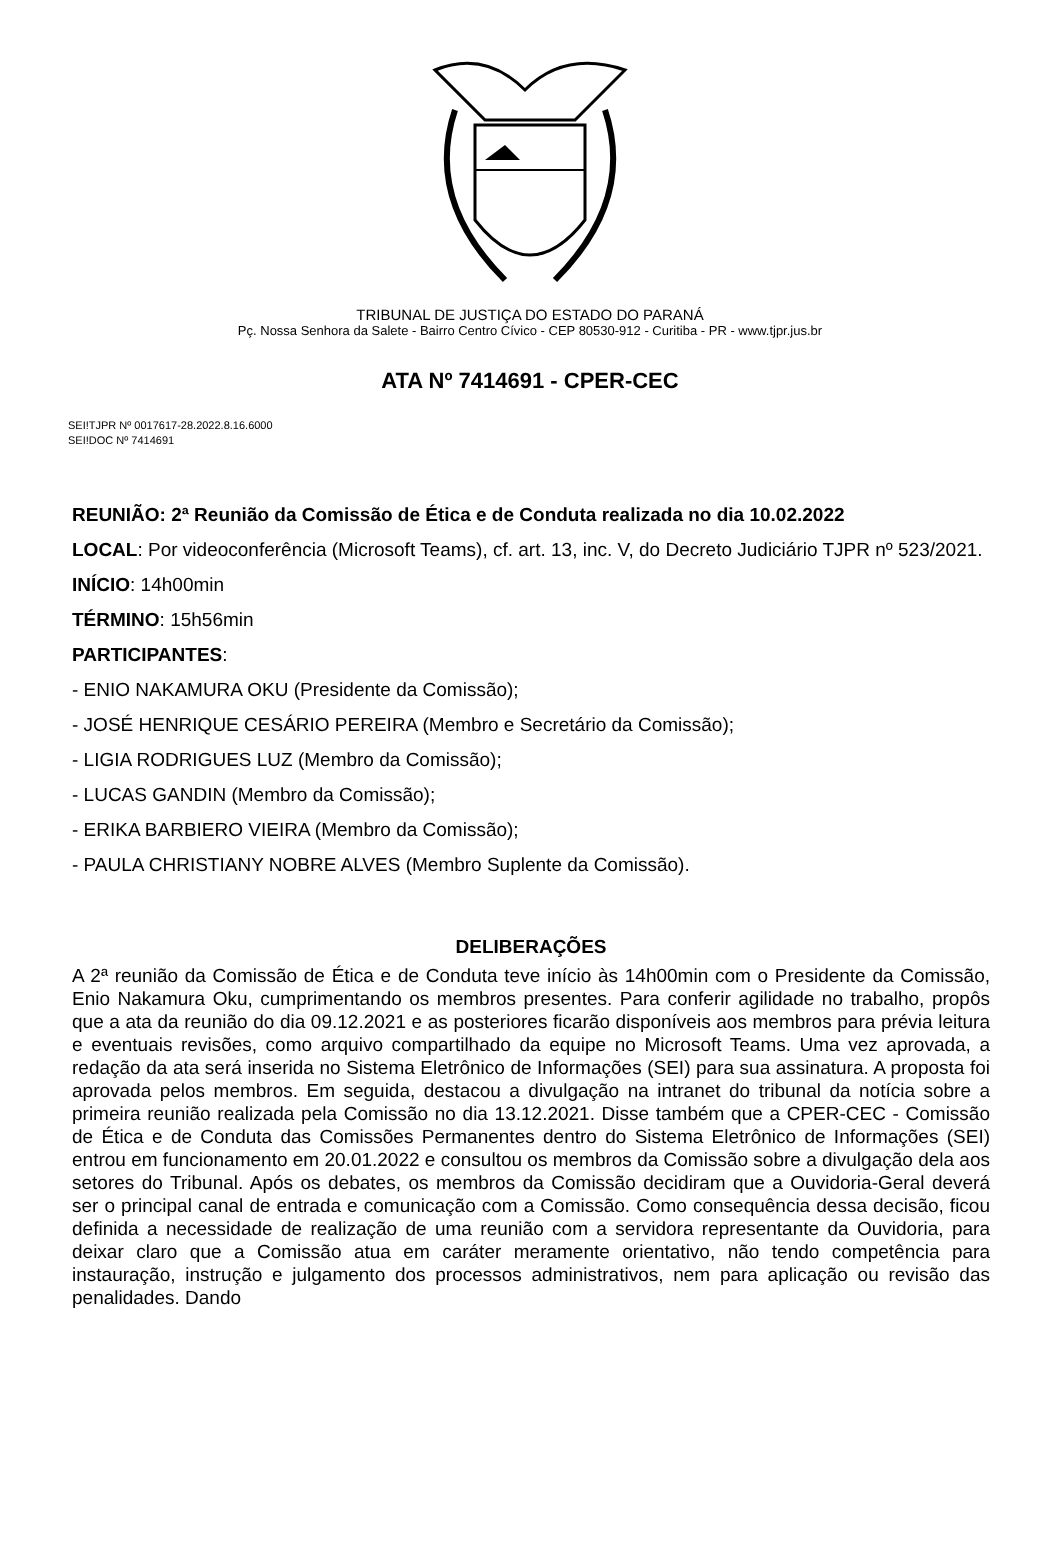TRIBUNAL DE JUSTIÇA DO ESTADO DO PARANÁ
Pç. Nossa Senhora da Salete - Bairro Centro Cívico - CEP 80530-912 - Curitiba - PR - www.tjpr.jus.br
ATA Nº 7414691 - CPER-CEC
SEI!TJPR Nº 0017617-28.2022.8.16.6000
SEI!DOC Nº 7414691
REUNIÃO: 2ª Reunião da Comissão de Ética e de Conduta realizada no dia 10.02.2022
LOCAL: Por videoconferência (Microsoft Teams), cf. art. 13, inc. V, do Decreto Judiciário TJPR nº 523/2021.
INÍCIO: 14h00min
TÉRMINO: 15h56min
PARTICIPANTES:
- ENIO NAKAMURA OKU (Presidente da Comissão);
- JOSÉ HENRIQUE CESÁRIO PEREIRA (Membro e Secretário da Comissão);
- LIGIA RODRIGUES LUZ (Membro da Comissão);
- LUCAS GANDIN (Membro da Comissão);
- ERIKA BARBIERO VIEIRA (Membro da Comissão);
- PAULA CHRISTIANY NOBRE ALVES (Membro Suplente da Comissão).
DELIBERAÇÕES
A 2ª reunião da Comissão de Ética e de Conduta teve início às 14h00min com o Presidente da Comissão, Enio Nakamura Oku, cumprimentando os membros presentes. Para conferir agilidade no trabalho, propôs que a ata da reunião do dia 09.12.2021 e as posteriores ficarão disponíveis aos membros para prévia leitura e eventuais revisões, como arquivo compartilhado da equipe no Microsoft Teams. Uma vez aprovada, a redação da ata será inserida no Sistema Eletrônico de Informações (SEI) para sua assinatura. A proposta foi aprovada pelos membros. Em seguida, destacou a divulgação na intranet do tribunal da notícia sobre a primeira reunião realizada pela Comissão no dia 13.12.2021. Disse também que a CPER-CEC - Comissão de Ética e de Conduta das Comissões Permanentes dentro do Sistema Eletrônico de Informações (SEI) entrou em funcionamento em 20.01.2022 e consultou os membros da Comissão sobre a divulgação dela aos setores do Tribunal. Após os debates, os membros da Comissão decidiram que a Ouvidoria-Geral deverá ser o principal canal de entrada e comunicação com a Comissão. Como consequência dessa decisão, ficou definida a necessidade de realização de uma reunião com a servidora representante da Ouvidoria, para deixar claro que a Comissão atua em caráter meramente orientativo, não tendo competência para instauração, instrução e julgamento dos processos administrativos, nem para aplicação ou revisão das penalidades. Dando